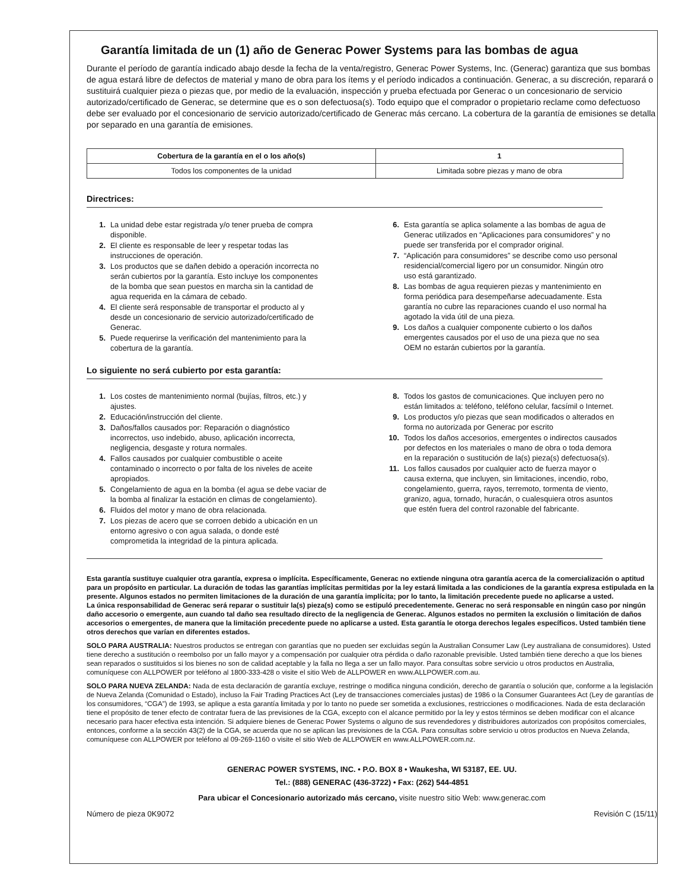Garantía limitada de un (1) año de Generac Power Systems para las bombas de agua
Durante el período de garantía indicado abajo desde la fecha de la venta/registro, Generac Power Systems, Inc. (Generac) garantiza que sus bombas de agua estará libre de defectos de material y mano de obra para los ítems y el período indicados a continuación. Generac, a su discreción, reparará o sustituirá cualquier pieza o piezas que, por medio de la evaluación, inspección y prueba efectuada por Generac o un concesionario de servicio autorizado/certificado de Generac, se determine que es o son defectuosa(s). Todo equipo que el comprador o propietario reclame como defectuoso debe ser evaluado por el concesionario de servicio autorizado/certificado de Generac más cercano. La cobertura de la garantía de emisiones se detalla por separado en una garantía de emisiones.
| Cobertura de la garantía en el o los año(s) | 1 |
| --- | --- |
| Todos los componentes de la unidad | Limitada sobre piezas y mano de obra |
Directrices:
1. La unidad debe estar registrada y/o tener prueba de compra disponible.
2. El cliente es responsable de leer y respetar todas las instrucciones de operación.
3. Los productos que se dañen debido a operación incorrecta no serán cubiertos por la garantía. Esto incluye los componentes de la bomba que sean puestos en marcha sin la cantidad de agua requerida en la cámara de cebado.
4. El cliente será responsable de transportar el producto al y desde un concesionario de servicio autorizado/certificado de Generac.
5. Puede requerirse la verificación del mantenimiento para la cobertura de la garantía.
6. Esta garantía se aplica solamente a las bombas de agua de Generac utilizados en “Aplicaciones para consumidores” y no puede ser transferida por el comprador original.
7. “Aplicación para consumidores” se describe como uso personal residencial/comercial ligero por un consumidor. Ningún otro uso está garantizado.
8. Las bombas de agua requieren piezas y mantenimiento en forma periódica para desempeñarse adecuadamente. Esta garantía no cubre las reparaciones cuando el uso normal ha agotado la vida útil de una pieza.
9. Los daños a cualquier componente cubierto o los daños emergentes causados por el uso de una pieza que no sea OEM no estarán cubiertos por la garantía.
Lo siguiente no será cubierto por esta garantía:
1. Los costes de mantenimiento normal (bujías, filtros, etc.) y ajustes.
2. Educación/instrucción del cliente.
3. Daños/fallos causados por: Reparación o diagnóstico incorrectos, uso indebido, abuso, aplicación incorrecta, negligencia, desgaste y rotura normales.
4. Fallos causados por cualquier combustible o aceite contaminado o incorrecto o por falta de los niveles de aceite apropiados.
5. Congelamiento de agua en la bomba (el agua se debe vaciar de la bomba al finalizar la estación en climas de congelamiento).
6. Fluidos del motor y mano de obra relacionada.
7. Los piezas de acero que se corroen debido a ubicación en un entorno agresivo o con agua salada, o donde esté comprometida la integridad de la pintura aplicada.
8. Todos los gastos de comunicaciones. Que incluyen pero no están limitados a: teléfono, teléfono celular, facsímil o Internet.
9. Los productos y/o piezas que sean modificados o alterados en forma no autorizada por Generac por escrito
10. Todos los daños accesorios, emergentes o indirectos causados por defectos en los materiales o mano de obra o toda demora en la reparación o sustitución de la(s) pieza(s) defectuosa(s).
11. Los fallos causados por cualquier acto de fuerza mayor o causa externa, que incluyen, sin limitaciones, incendio, robo, congelamiento, guerra, rayos, terremoto, tormenta de viento, granizo, agua, tornado, huracán, o cualesquiera otros asuntos que estén fuera del control razonable del fabricante.
Esta garantía sustituye cualquier otra garantía, expresa o implícita. Específicamente, Generac no extiende ninguna otra garantía acerca de la comercialización o aptitud para un propósito en particular. La duración de todas las garantías implícitas permitidas por la ley estará limitada a las condiciones de la garantía expresa estipulada en la presente. Algunos estados no permiten limitaciones de la duración de una garantía implícita; por lo tanto, la limitación precedente puede no aplicarse a usted.
La única responsabilidad de Generac será reparar o sustituir la(s) pieza(s) como se estipuló precedentemente. Generac no será responsable en ningún caso por ningún daño accesorio o emergente, aun cuando tal daño sea resultado directo de la negligencia de Generac. Algunos estados no permiten la exclusión o limitación de daños accesorios o emergentes, de manera que la limitación precedente puede no aplicarse a usted. Esta garantía le otorga derechos legales específicos. Usted también tiene otros derechos que varían en diferentes estados.
SOLO PARA AUSTRALIA: Nuestros productos se entregan con garantías que no pueden ser excluidas según la Australian Consumer Law (Ley australiana de consumidores). Usted tiene derecho a sustitución o reembolso por un fallo mayor y a compensación por cualquier otra pérdida o daño razonable previsible. Usted también tiene derecho a que los bienes sean reparados o sustituidos si los bienes no son de calidad aceptable y la falla no llega a ser un fallo mayor. Para consultas sobre servicio u otros productos en Australia, comuníquese con ALLPOWER por teléfono al 1800-333-428 o visite el sitio Web de ALLPOWER en www.ALLPOWER.com.au.
SOLO PARA NUEVA ZELANDA: Nada de esta declaración de garantía excluye, restringe o modifica ninguna condición, derecho de garantía o solución que, conforme a la legislación de Nueva Zelanda (Comunidad o Estado), incluso la Fair Trading Practices Act (Ley de transacciones comerciales justas) de 1986 o la Consumer Guarantees Act (Ley de garantías de los consumidores, “CGA”) de 1993, se aplique a esta garantía limitada y por lo tanto no puede ser sometida a exclusiones, restricciones o modificaciones. Nada de esta declaración tiene el propósito de tener efecto de contratar fuera de las previsiones de la CGA, excepto con el alcance permitido por la ley y estos términos se deben modificar con el alcance necesario para hacer efectiva esta intención. Si adquiere bienes de Generac Power Systems o alguno de sus revendedores y distribuidores autorizados con propósitos comerciales, entonces, conforme a la sección 43(2) de la CGA, se acuerda que no se aplican las previsiones de la CGA. Para consultas sobre servicio u otros productos en Nueva Zelanda, comuníquese con ALLPOWER por teléfono al 09-269-1160 o visite el sitio Web de ALLPOWER en www.ALLPOWER.com.nz.
GENERAC POWER SYSTEMS, INC. • P.O. BOX 8 • Waukesha, WI 53187, EE. UU.
Tel.: (888) GENERAC (436-3722) • Fax: (262) 544-4851
Para ubicar el Concesionario autorizado más cercano, visite nuestro sitio Web: www.generac.com
Número de pieza 0K9072 Revisión C (15/11)